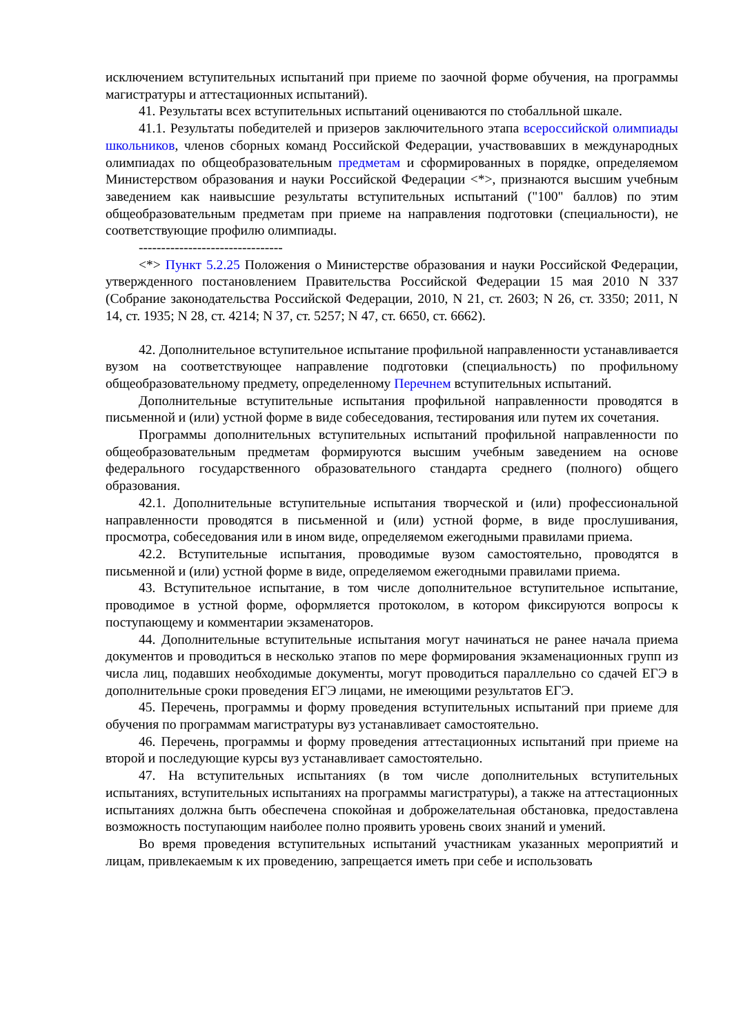исключением вступительных испытаний при приеме по заочной форме обучения, на программы магистратуры и аттестационных испытаний).
41. Результаты всех вступительных испытаний оцениваются по стобалльной шкале.
41.1. Результаты победителей и призеров заключительного этапа всероссийской олимпиады школьников, членов сборных команд Российской Федерации, участвовавших в международных олимпиадах по общеобразовательным предметам и сформированных в порядке, определяемом Министерством образования и науки Российской Федерации <*>, признаются высшим учебным заведением как наивысшие результаты вступительных испытаний ("100" баллов) по этим общеобразовательным предметам при приеме на направления подготовки (специальности), не соответствующие профилю олимпиады.
--------------------------------
<*> Пункт 5.2.25 Положения о Министерстве образования и науки Российской Федерации, утвержденного постановлением Правительства Российской Федерации 15 мая 2010 N 337 (Собрание законодательства Российской Федерации, 2010, N 21, ст. 2603; N 26, ст. 3350; 2011, N 14, ст. 1935; N 28, ст. 4214; N 37, ст. 5257; N 47, ст. 6650, ст. 6662).
42. Дополнительное вступительное испытание профильной направленности устанавливается вузом на соответствующее направление подготовки (специальность) по профильному общеобразовательному предмету, определенному Перечнем вступительных испытаний.
Дополнительные вступительные испытания профильной направленности проводятся в письменной и (или) устной форме в виде собеседования, тестирования или путем их сочетания.
Программы дополнительных вступительных испытаний профильной направленности по общеобразовательным предметам формируются высшим учебным заведением на основе федерального государственного образовательного стандарта среднего (полного) общего образования.
42.1. Дополнительные вступительные испытания творческой и (или) профессиональной направленности проводятся в письменной и (или) устной форме, в виде прослушивания, просмотра, собеседования или в ином виде, определяемом ежегодными правилами приема.
42.2. Вступительные испытания, проводимые вузом самостоятельно, проводятся в письменной и (или) устной форме в виде, определяемом ежегодными правилами приема.
43. Вступительное испытание, в том числе дополнительное вступительное испытание, проводимое в устной форме, оформляется протоколом, в котором фиксируются вопросы к поступающему и комментарии экзаменаторов.
44. Дополнительные вступительные испытания могут начинаться не ранее начала приема документов и проводиться в несколько этапов по мере формирования экзаменационных групп из числа лиц, подавших необходимые документы, могут проводиться параллельно со сдачей ЕГЭ в дополнительные сроки проведения ЕГЭ лицами, не имеющими результатов ЕГЭ.
45. Перечень, программы и форму проведения вступительных испытаний при приеме для обучения по программам магистратуры вуз устанавливает самостоятельно.
46. Перечень, программы и форму проведения аттестационных испытаний при приеме на второй и последующие курсы вуз устанавливает самостоятельно.
47. На вступительных испытаниях (в том числе дополнительных вступительных испытаниях, вступительных испытаниях на программы магистратуры), а также на аттестационных испытаниях должна быть обеспечена спокойная и доброжелательная обстановка, предоставлена возможность поступающим наиболее полно проявить уровень своих знаний и умений.
Во время проведения вступительных испытаний участникам указанных мероприятий и лицам, привлекаемым к их проведению, запрещается иметь при себе и использовать